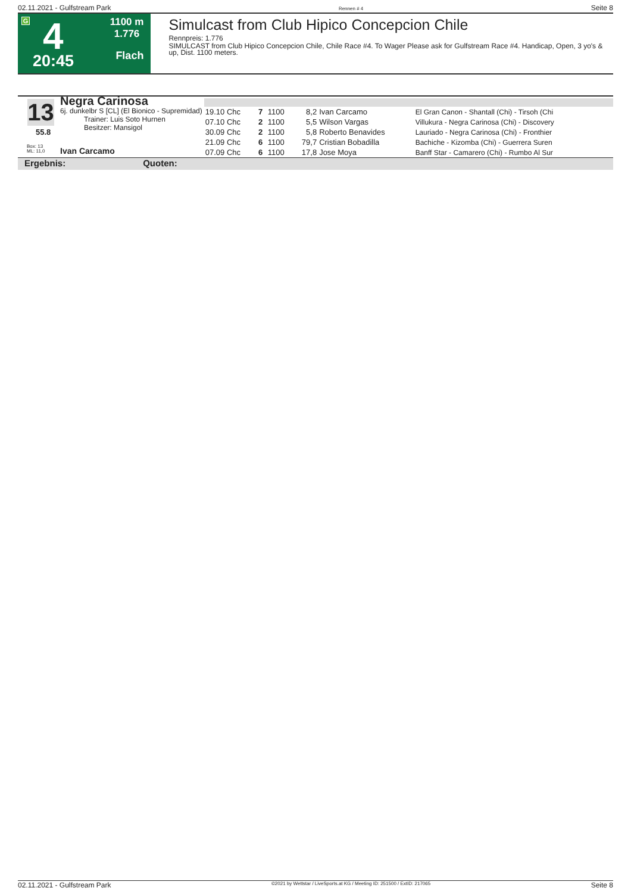02.11.2021 - Gulfstream Park Rennen # 4 Seite 8
G 4
20:45
1100 m
1.776
Flach
Simulcast from Club Hipico Concepcion Chile
Rennpreis: 1.776
SIMULCAST from Club Hipico Concepcion Chile, Chile Race #4. To Wager Please ask for Gulfstream Race #4. Handicap, Open, 3 yo's & up, Dist. 1100 meters.
13
55.8
Negra Carinosa
6j. dunkelbr S [CL] (El Bionico - Supremidad)
Trainer: Luis Soto Hurnen
Besitzer: Mansigol
Box: 13
ML: 11,0
Ivan Carcamo
| 19.10 Chc | 7 | 1100 | 8,2 | Ivan Carcamo | El Gran Canon - Shantall (Chi) - Tirsoh (Chi |
| 07.10 Chc | 2 | 1100 | 5,5 | Wilson Vargas | Villukura - Negra Carinosa (Chi) - Discovery |
| 30.09 Chc | 2 | 1100 | 5,8 | Roberto Benavides | Lauriado - Negra Carinosa (Chi) - Fronthier |
| 21.09 Chc | 6 | 1100 | 79,7 | Cristian Bobadilla | Bachiche - Kizomba (Chi) - Guerrera Suren |
| 07.09 Chc | 6 | 1100 | 17,8 | Jose Moya | Banff Star - Camarero (Chi) - Rumbo Al Sur |
Ergebnis: Quoten:
02.11.2021 - Gulfstream Park ©2021 by Wettstar / LiveSports.at KG / Meeting ID: 251500 / ExtID: 217065 Seite 8